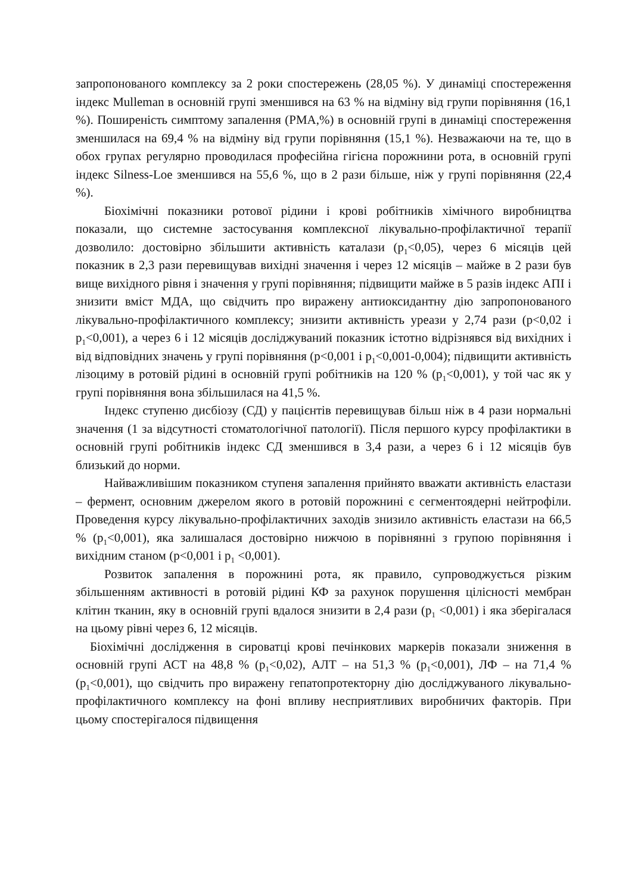запропонованого комплексу за 2 роки спостережень (28,05 %). У динаміці спостереження індекс Mulleman в основній групі зменшився на 63 % на відміну від групи порівняння (16,1 %). Поширеність симптому запалення (PMA,%) в основній групі в динаміці спостереження зменшилася на 69,4 % на відміну від групи порівняння (15,1 %). Незважаючи на те, що в обох групах регулярно проводилася професійна гігієна порожнини рота, в основній групі індекс Silness-Loe зменшився на 55,6 %, що в 2 рази більше, ніж у групі порівняння (22,4 %).
Біохімічні показники ротової рідини і крові робітників хімічного виробництва показали, що системне застосування комплексної лікувально-профілактичної терапії дозволило: достовірно збільшити активність каталази (p<sub>1</sub><0,05), через 6 місяців цей показник в 2,3 рази перевищував вихідні значення і через 12 місяців – майже в 2 рази був вище вихідного рівня і значення у групі порівняння; підвищити майже в 5 разів індекс АПІ і знизити вміст МДА, що свідчить про виражену антиоксидантну дію запропонованого лікувально-профілактичного комплексу; знизити активність уреази у 2,74 рази (p<0,02 і p<sub>1</sub><0,001), а через 6 і 12 місяців досліджуваний показник істотно відрізнявся від вихідних і від відповідних значень у групі порівняння (p<0,001 і p<sub>1</sub><0,001-0,004); підвищити активність лізоциму в ротовій рідині в основній групі робітників на 120 % (p<sub>1</sub><0,001), у той час як у групі порівняння вона збільшилася на 41,5 %.
Індекс ступеню дисбіозу (СД) у пацієнтів перевищував більш ніж в 4 рази нормальні значення (1 за відсутності стоматологічної патології). Після першого курсу профілактики в основній групі робітників індекс СД зменшився в 3,4 рази, а через 6 і 12 місяців був близький до норми.
Найважливішим показником ступеня запалення прийнято вважати активність еластази – фермент, основним джерелом якого в ротовій порожнині є сегментоядерні нейтрофіли. Проведення курсу лікувально-профілактичних заходів знизило активність еластази на 66,5 % (p<sub>1</sub><0,001), яка залишалася достовірно нижчою в порівнянні з групою порівняння і вихідним станом (p<0,001 і p<sub>1</sub> <0,001).
Розвиток запалення в порожнині рота, як правило, супроводжується різким збільшенням активності в ротовій рідині КФ за рахунок порушення цілісності мембран клітин тканин, яку в основній групі вдалося знизити в 2,4 рази (p<sub>1</sub> <0,001) і яка зберігалася на цьому рівні через 6, 12 місяців.
Біохімічні дослідження в сироватці крові печінкових маркерів показали зниження в основній групі АСТ на 48,8 % (p<sub>1</sub><0,02), АЛТ – на 51,3 % (p<sub>1</sub><0,001), ЛФ – на 71,4 % (p<sub>1</sub><0,001), що свідчить про виражену гепатопротекторну дію досліджуваного лікувально-профілактичного комплексу на фоні впливу несприятливих виробничих факторів. При цьому спостерігалося підвищення